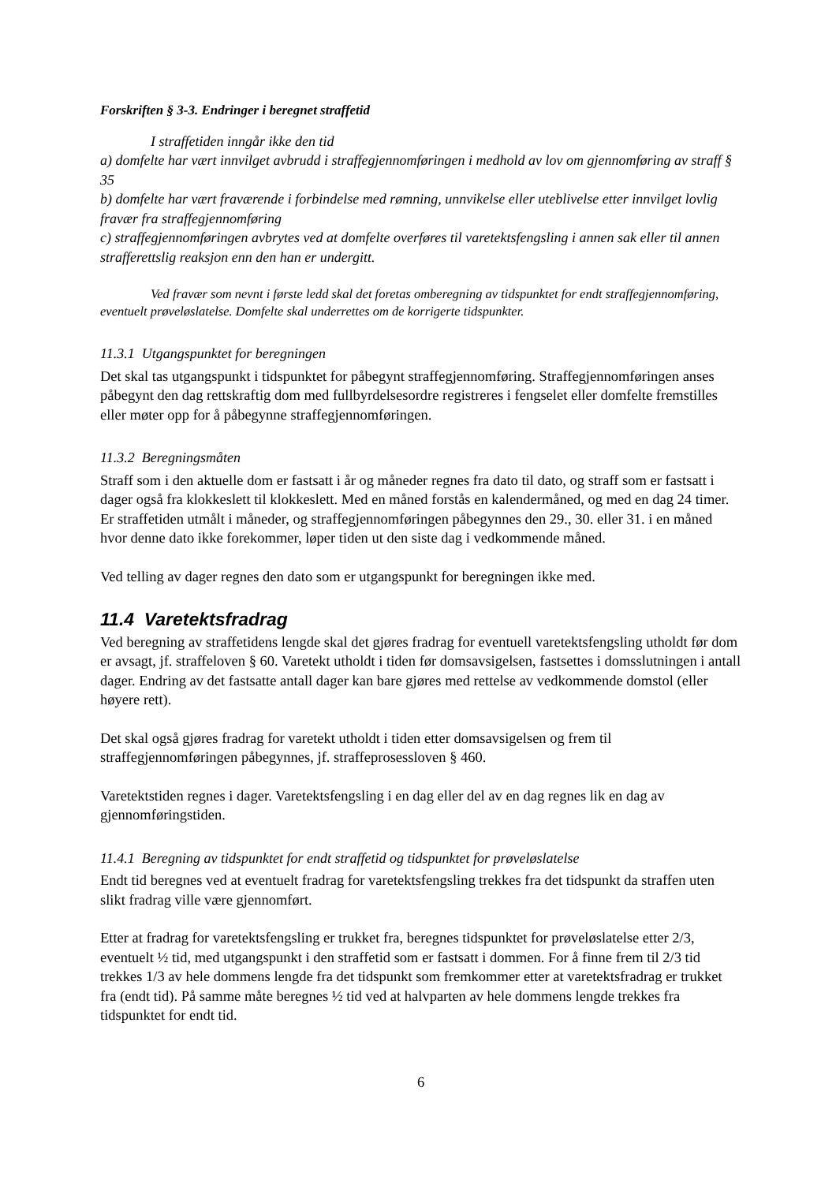Forskriften § 3-3. Endringer i beregnet straffetid
I straffetiden inngår ikke den tid
a) domfelte har vært innvilget avbrudd i straffegjennomføringen i medhold av lov om gjennomføring av straff § 35
b) domfelte har vært fraværende i forbindelse med rømning, unnvikelse eller uteblivelse etter innvilget lovlig fravær fra straffegjennomføring
c) straffegjennomføringen avbrytes ved at domfelte overføres til varetektsfengsling i annen sak eller til annen strafferettslig reaksjon enn den han er undergitt.
Ved fravær som nevnt i første ledd skal det foretas omberegning av tidspunktet for endt straffegjennomføring, eventuelt prøveløslatelse. Domfelte skal underrettes om de korrigerte tidspunkter.
11.3.1 Utgangspunktet for beregningen
Det skal tas utgangspunkt i tidspunktet for påbegynt straffegjennomføring. Straffegjennomføringen anses påbegynt den dag rettskraftig dom med fullbyrdelsesordre registreres i fengselet eller domfelte fremstilles eller møter opp for å påbegynne straffegjennomføringen.
11.3.2 Beregningsmåten
Straff som i den aktuelle dom er fastsatt i år og måneder regnes fra dato til dato, og straff som er fastsatt i dager også fra klokkeslett til klokkeslett. Med en måned forstås en kalendermåned, og med en dag 24 timer. Er straffetiden utmålt i måneder, og straffegjennomføringen påbegynnes den 29., 30. eller 31. i en måned hvor denne dato ikke forekommer, løper tiden ut den siste dag i vedkommende måned.
Ved telling av dager regnes den dato som er utgangspunkt for beregningen ikke med.
11.4 Varetektsfradrag
Ved beregning av straffetidens lengde skal det gjøres fradrag for eventuell varetektsfengsling utholdt før dom er avsagt, jf. straffeloven § 60. Varetekt utholdt i tiden før domsavsigelsen, fastsettes i domsslutningen i antall dager. Endring av det fastsatte antall dager kan bare gjøres med rettelse av vedkommende domstol (eller høyere rett).
Det skal også gjøres fradrag for varetekt utholdt i tiden etter domsavsigelsen og frem til straffegjennomføringen påbegynnes, jf. straffeprosessloven § 460.
Varetektstiden regnes i dager. Varetektsfengsling i en dag eller del av en dag regnes lik en dag av gjennomføringstiden.
11.4.1 Beregning av tidspunktet for endt straffetid og tidspunktet for prøveløslatelse
Endt tid beregnes ved at eventuelt fradrag for varetektsfengsling trekkes fra det tidspunkt da straffen uten slikt fradrag ville være gjennomført.
Etter at fradrag for varetektsfengsling er trukket fra, beregnes tidspunktet for prøveløslatelse etter 2/3, eventuelt ½ tid, med utgangspunkt i den straffetid som er fastsatt i dommen. For å finne frem til 2/3 tid trekkes 1/3 av hele dommens lengde fra det tidspunkt som fremkommer etter at varetektsfradrag er trukket fra (endt tid). På samme måte beregnes ½ tid ved at halvparten av hele dommens lengde trekkes fra tidspunktet for endt tid.
6